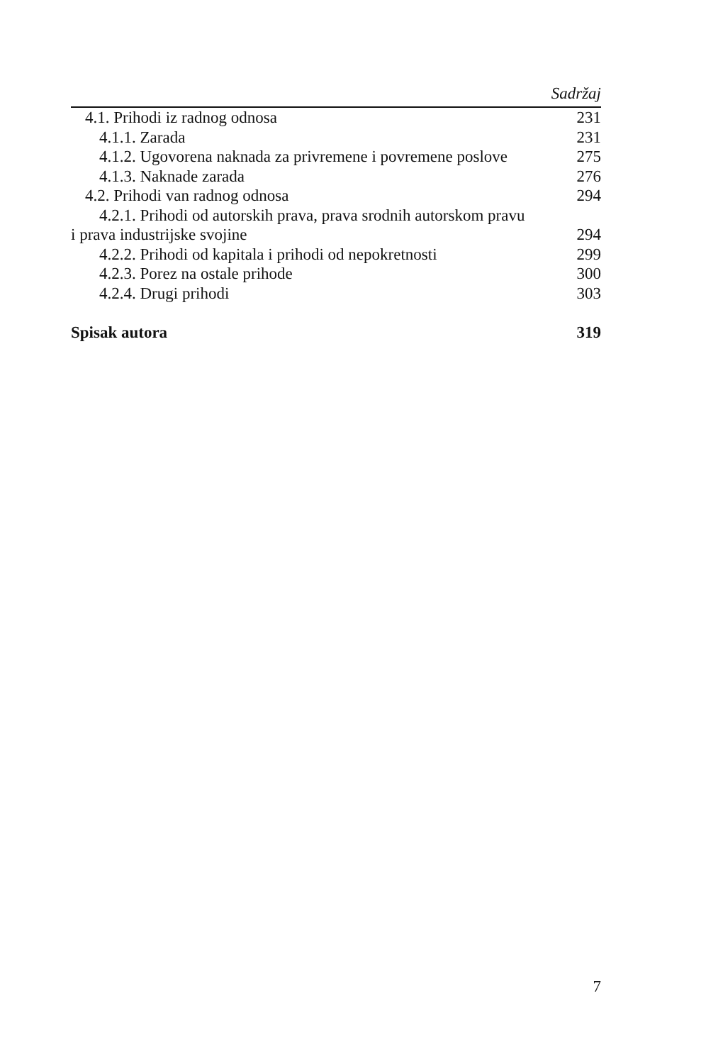Sadržaj
4.1. Prihodi iz radnog odnosa 231
4.1.1. Zarada 231
4.1.2. Ugovorena naknada za privremene i povremene poslove 275
4.1.3. Naknade zarada 276
4.2. Prihodi van radnog odnosa 294
4.2.1. Prihodi od autorskih prava, prava srodnih autorskom pravu
i prava industrijske svojine 294
4.2.2. Prihodi od kapitala i prihodi od nepokretnosti 299
4.2.3. Porez na ostale prihode 300
4.2.4. Drugi prihodi 303
Spisak autora 319
7